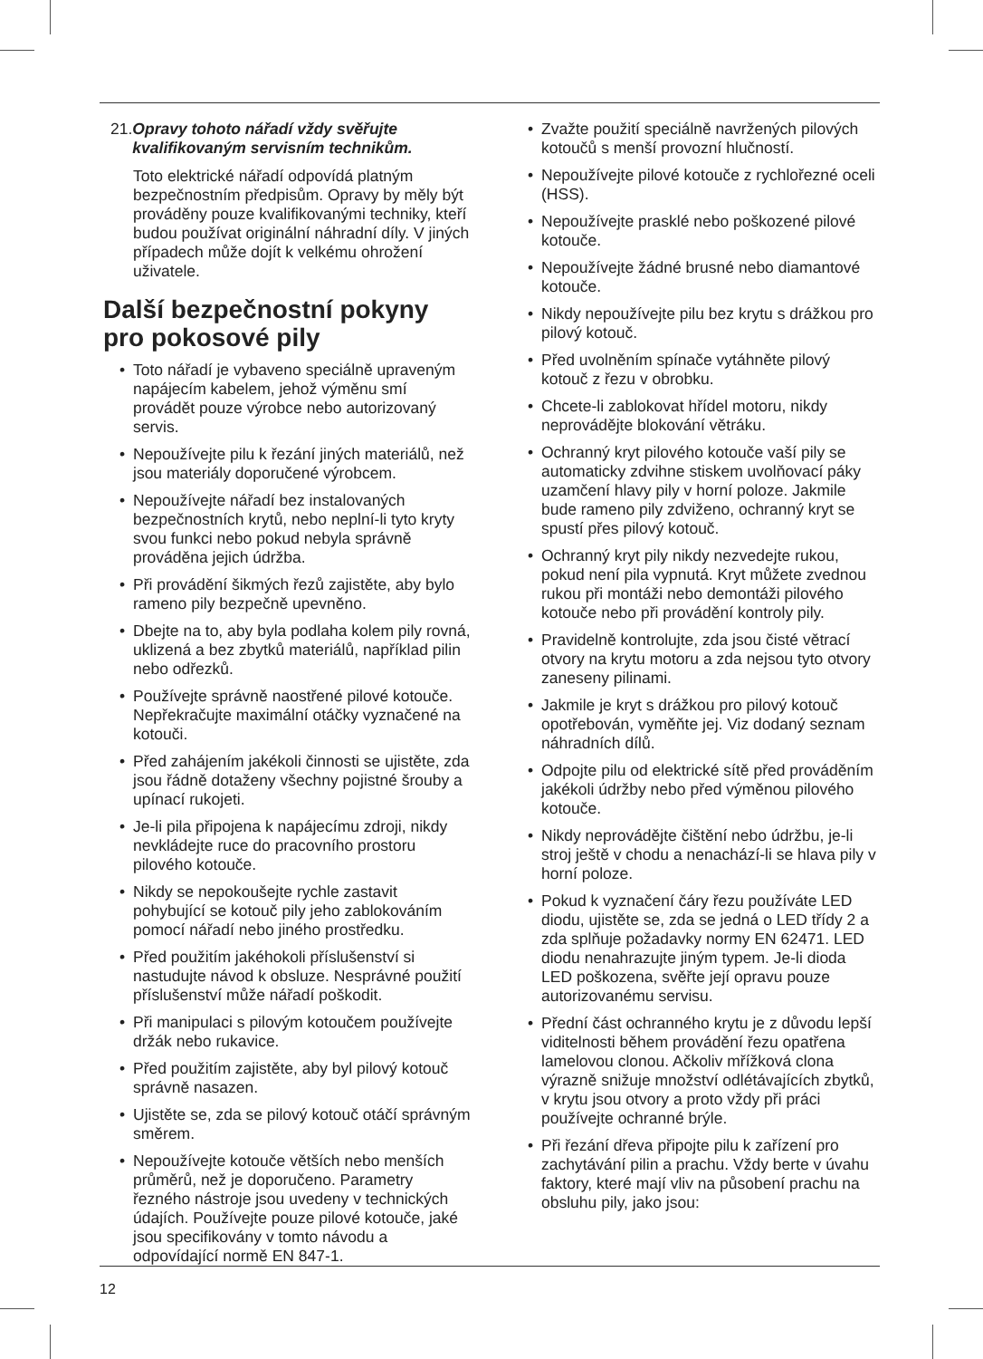21. Opravy tohoto nářadí vždy svěřujte kvalifikovaným servisním technikům.
Toto elektrické nářadí odpovídá platným bezpečnostním předpisům. Opravy by měly být prováděny pouze kvalifikovanými techniky, kteří budou používat originální náhradní díly. V jiných případech může dojít k velkému ohrožení uživatele.
Další bezpečnostní pokyny pro pokosové pily
• Toto nářadí je vybaveno speciálně upraveným napájecím kabelem, jehož výměnu smí provádět pouze výrobce nebo autorizovaný servis.
• Nepoužívejte pilu k řezání jiných materiálů, než jsou materiály doporučené výrobcem.
• Nepoužívejte nářadí bez instalovaných bezpečnostních krytů, nebo neplní-li tyto kryty svou funkci nebo pokud nebyla správně prováděna jejich údržba.
• Při provádění šikmých řezů zajistěte, aby bylo rameno pily bezpečně upevněno.
• Dbejte na to, aby byla podlaha kolem pily rovná, uklizená a bez zbytků materiálů, například pilin nebo odřezků.
• Používejte správně naostřené pilové kotouče. Nepřekračujte maximální otáčky vyznačené na kotouči.
• Před zahájením jakékoli činnosti se ujistěte, zda jsou řádně dotaženy všechny pojistné šrouby a upínací rukojeti.
• Je-li pila připojena k napájecímu zdroji, nikdy nevkládejte ruce do pracovního prostoru pilového kotouče.
• Nikdy se nepokoušejte rychle zastavit pohybující se kotouč pily jeho zablokováním pomocí nářadí nebo jiného prostředku.
• Před použitím jakéhokoli příslušenství si nastudujte návod k obsluze. Nesprávné použití příslušenství může nářadí poškodit.
• Při manipulaci s pilovým kotoučem používejte držák nebo rukavice.
• Před použitím zajistěte, aby byl pilový kotouč správně nasazen.
• Ujistěte se, zda se pilový kotouč otáčí správným směrem.
• Nepoužívejte kotouče větších nebo menších průměrů, než je doporučeno. Parametry řezného nástroje jsou uvedeny v technických údajích. Používejte pouze pilové kotouče, jaké jsou specifikovány v tomto návodu a odpovídající normě EN 847-1.
• Zvažte použití speciálně navržených pilových kotoučů s menší provozní hlučností.
• Nepoužívejte pilové kotouče z rychlořezné oceli (HSS).
• Nepoužívejte prasklé nebo poškozené pilové kotouče.
• Nepoužívejte žádné brusné nebo diamantové kotouče.
• Nikdy nepoužívejte pilu bez krytu s drážkou pro pilový kotouč.
• Před uvolněním spínače vytáhněte pilový kotouč z řezu v obrobku.
• Chcete-li zablokovat hřídel motoru, nikdy neprovádějte blokování větráku.
• Ochranný kryt pilového kotouče vaší pily se automaticky zdvihne stiskem uvolňovací páky uzamčení hlavy pily v horní poloze. Jakmile bude rameno pily zdviženo, ochranný kryt se spustí přes pilový kotouč.
• Ochranný kryt pily nikdy nezvedejte rukou, pokud není pila vypnutá. Kryt můžete zvednou rukou při montáži nebo demontáži pilového kotouče nebo při provádění kontroly pily.
• Pravidelně kontrolujte, zda jsou čisté větrací otvory na krytu motoru a zda nejsou tyto otvory zaneseny pilinami.
• Jakmile je kryt s drážkou pro pilový kotouč opotřebován, vyměňte jej. Viz dodaný seznam náhradních dílů.
• Odpojte pilu od elektrické sítě před prováděním jakékoli údržby nebo před výměnou pilového kotouče.
• Nikdy neprovádějte čištění nebo údržbu, je-li stroj ještě v chodu a nenachází-li se hlava pily v horní poloze.
• Pokud k vyznačení čáry řezu používáte LED diodu, ujistěte se, zda se jedná o LED třídy 2 a zda splňuje požadavky normy EN 62471. LED diodu nenahrazujte jiným typem. Je-li dioda LED poškozena, svěřte její opravu pouze autorizovanému servisu.
• Přední část ochranného krytu je z důvodu lepší viditelnosti během provádění řezu opatřena lamelovou clonou. Ačkoliv mřížková clona výrazně snižuje množství odlétávajících zbytků, v krytu jsou otvory a proto vždy při práci používejte ochranné brýle.
• Při řezání dřeva připojte pilu k zařízení pro zachytávání pilin a prachu. Vždy berte v úvahu faktory, které mají vliv na působení prachu na obsluhu pily, jako jsou:
12